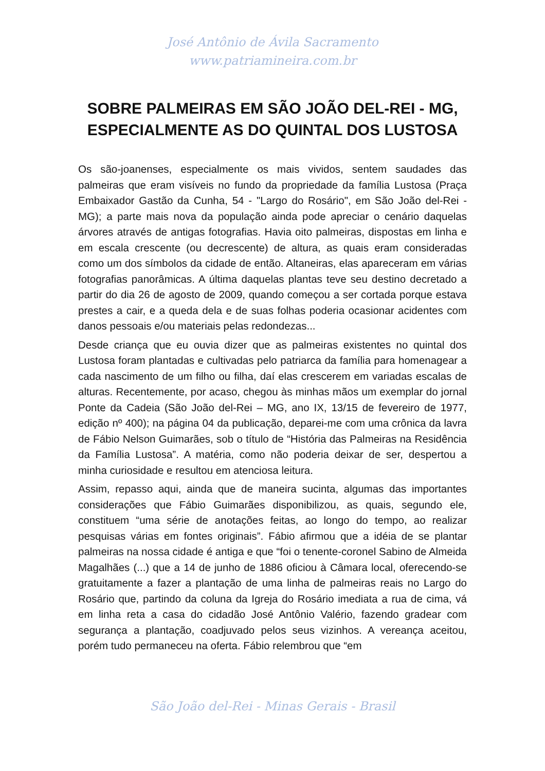José Antônio de Ávila Sacramento
www.patriamineira.com.br
SOBRE PALMEIRAS EM SÃO JOÃO DEL-REI - MG, ESPECIALMENTE AS DO QUINTAL DOS LUSTOSA
Os são-joanenses, especialmente os mais vividos, sentem saudades das palmeiras que eram visíveis no fundo da propriedade da família Lustosa (Praça Embaixador Gastão da Cunha, 54 - "Largo do Rosário", em São João del-Rei - MG); a parte mais nova da população ainda pode apreciar o cenário daquelas árvores através de antigas fotografias. Havia oito palmeiras, dispostas em linha e em escala crescente (ou decrescente) de altura, as quais eram consideradas como um dos símbolos da cidade de então. Altaneiras, elas apareceram em várias fotografias panorâmicas. A última daquelas plantas teve seu destino decretado a partir do dia 26 de agosto de 2009, quando começou a ser cortada porque estava prestes a cair, e a queda dela e de suas folhas poderia ocasionar acidentes com danos pessoais e/ou materiais pelas redondezas...
Desde criança que eu ouvia dizer que as palmeiras existentes no quintal dos Lustosa foram plantadas e cultivadas pelo patriarca da família para homenagear a cada nascimento de um filho ou filha, daí elas crescerem em variadas escalas de alturas. Recentemente, por acaso, chegou às minhas mãos um exemplar do jornal Ponte da Cadeia (São João del-Rei – MG, ano IX, 13/15 de fevereiro de 1977, edição nº 400); na página 04 da publicação, deparei-me com uma crônica da lavra de Fábio Nelson Guimarães, sob o título de “História das Palmeiras na Residência da Família Lustosa”. A matéria, como não poderia deixar de ser, despertou a minha curiosidade e resultou em atenciosa leitura.
Assim, repasso aqui, ainda que de maneira sucinta, algumas das importantes considerações que Fábio Guimarães disponibilizou, as quais, segundo ele, constituem “uma série de anotações feitas, ao longo do tempo, ao realizar pesquisas várias em fontes originais”. Fábio afirmou que a idéia de se plantar palmeiras na nossa cidade é antiga e que “foi o tenente-coronel Sabino de Almeida Magalhães (...) que a 14 de junho de 1886 oficiou à Câmara local, oferecendo-se gratuitamente a fazer a plantação de uma linha de palmeiras reais no Largo do Rosário que, partindo da coluna da Igreja do Rosário imediata a rua de cima, vá em linha reta a casa do cidadão José Antônio Valério, fazendo gradear com segurança a plantação, coadjuvado pelos seus vizinhos. A vereança aceitou, porém tudo permaneceu na oferta. Fábio relembrou que “em
São João del-Rei - Minas Gerais - Brasil